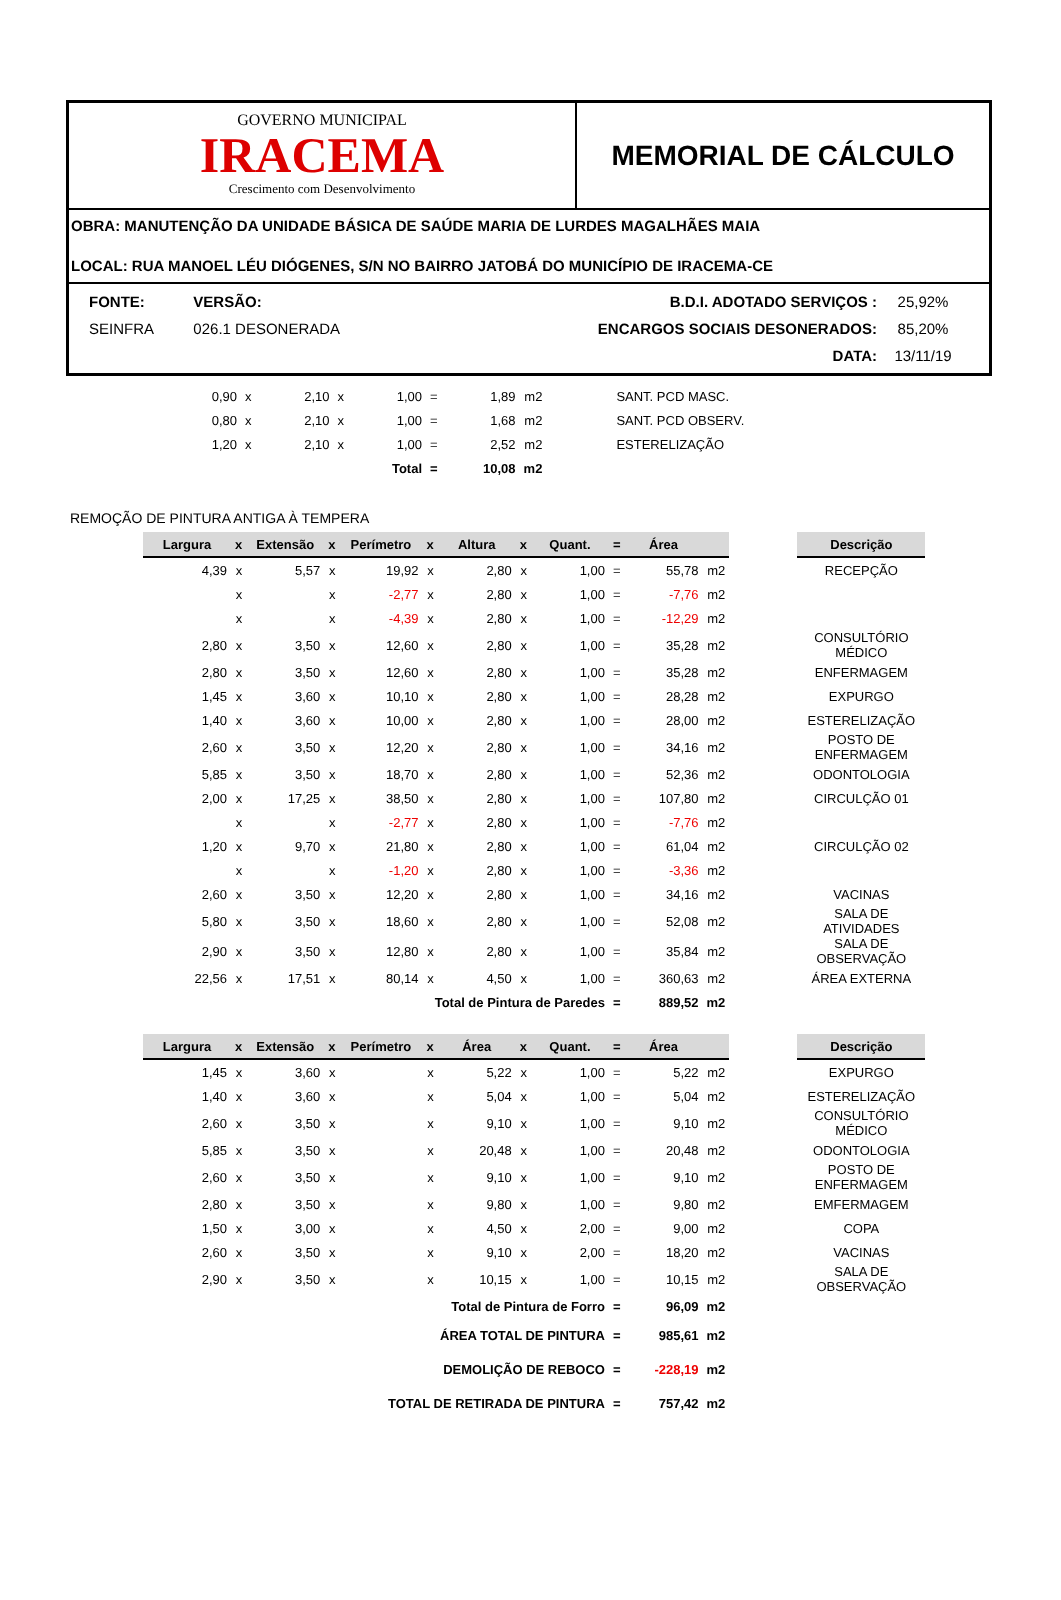GOVERNO MUNICIPAL
IRACEMA
Crescimento com Desenvolvimento
MEMORIAL DE CÁLCULO
OBRA: MANUTENÇÃO DA UNIDADE BÁSICA DE SAÚDE MARIA DE LURDES MAGALHÃES MAIA
LOCAL: RUA MANOEL LÉU DIÓGENES, S/N NO BAIRRO JATOBÁ DO MUNICÍPIO DE IRACEMA-CE
| FONTE: | VERSÃO: | B.D.I. ADOTADO SERVIÇOS : | 25,92% |
| SEINFRA | 026.1 DESONERADA | ENCARGOS SOCIAIS DESONERADOS: | 85,20% |
| | | DATA: | 13/11/19 |
| 0,90 | x | 2,10 | x | 1,00 | = | 1,89 | m2 | SANT. PCD MASC. |
| 0,80 | x | 2,10 | x | 1,00 | = | 1,68 | m2 | SANT. PCD OBSERV. |
| 1,20 | x | 2,10 | x | 1,00 | = | 2,52 | m2 | ESTERELIZAÇÃO |
| | | | | Total | = | 10,08 | m2 | |
REMOÇÃO DE PINTURA ANTIGA À TEMPERA
| Largura | x | Extensão | x | Perímetro | x | Altura | x | Quant. | = | Área | | | Descrição |
| --- | --- | --- | --- | --- | --- | --- | --- | --- | --- | --- | --- | --- | --- |
| 4,39 | x | 5,57 | x | 19,92 | x | 2,80 | x | 1,00 | = | 55,78 | m2 | | RECEPÇÃO |
| | x | | x | -2,77 | x | 2,80 | x | 1,00 | = | -7,76 | m2 | | |
| | x | | x | -4,39 | x | 2,80 | x | 1,00 | = | -12,29 | m2 | | |
| 2,80 | x | 3,50 | x | 12,60 | x | 2,80 | x | 1,00 | = | 35,28 | m2 | | CONSULTÓRIO MÉDICO |
| 2,80 | x | 3,50 | x | 12,60 | x | 2,80 | x | 1,00 | = | 35,28 | m2 | | ENFERMAGEM |
| 1,45 | x | 3,60 | x | 10,10 | x | 2,80 | x | 1,00 | = | 28,28 | m2 | | EXPURGO |
| 1,40 | x | 3,60 | x | 10,00 | x | 2,80 | x | 1,00 | = | 28,00 | m2 | | ESTERELIZAÇÃO |
| 2,60 | x | 3,50 | x | 12,20 | x | 2,80 | x | 1,00 | = | 34,16 | m2 | | POSTO DE ENFERMAGEM |
| 5,85 | x | 3,50 | x | 18,70 | x | 2,80 | x | 1,00 | = | 52,36 | m2 | | ODONTOLOGIA |
| 2,00 | x | 17,25 | x | 38,50 | x | 2,80 | x | 1,00 | = | 107,80 | m2 | | CIRCULÇÃO 01 |
| | x | | x | -2,77 | x | 2,80 | x | 1,00 | = | -7,76 | m2 | | |
| 1,20 | x | 9,70 | x | 21,80 | x | 2,80 | x | 1,00 | = | 61,04 | m2 | | CIRCULÇÃO 02 |
| | x | | x | -1,20 | x | 2,80 | x | 1,00 | = | -3,36 | m2 | | |
| 2,60 | x | 3,50 | x | 12,20 | x | 2,80 | x | 1,00 | = | 34,16 | m2 | | VACINAS |
| 5,80 | x | 3,50 | x | 18,60 | x | 2,80 | x | 1,00 | = | 52,08 | m2 | | SALA DE ATIVIDADES |
| 2,90 | x | 3,50 | x | 12,80 | x | 2,80 | x | 1,00 | = | 35,84 | m2 | | SALA DE OBSERVAÇÃO |
| 22,56 | x | 17,51 | x | 80,14 | x | 4,50 | x | 1,00 | = | 360,63 | m2 | | ÁREA EXTERNA |
| Total de Pintura de Paredes | | | | | | | | | = | 889,52 | m2 | | |
| Largura | x | Extensão | x | Perímetro | x | Área | x | Quant. | = | Área | | | Descrição |
| --- | --- | --- | --- | --- | --- | --- | --- | --- | --- | --- | --- | --- | --- |
| 1,45 | x | 3,60 | x | | x | 5,22 | x | 1,00 | = | 5,22 | m2 | | EXPURGO |
| 1,40 | x | 3,60 | x | | x | 5,04 | x | 1,00 | = | 5,04 | m2 | | ESTERELIZAÇÃO |
| 2,60 | x | 3,50 | x | | x | 9,10 | x | 1,00 | = | 9,10 | m2 | | CONSULTÓRIO MÉDICO |
| 5,85 | x | 3,50 | x | | x | 20,48 | x | 1,00 | = | 20,48 | m2 | | ODONTOLOGIA |
| 2,60 | x | 3,50 | x | | x | 9,10 | x | 1,00 | = | 9,10 | m2 | | POSTO DE ENFERMAGEM |
| 2,80 | x | 3,50 | x | | x | 9,80 | x | 1,00 | = | 9,80 | m2 | | EMFERMAGEM |
| 1,50 | x | 3,00 | x | | x | 4,50 | x | 2,00 | = | 9,00 | m2 | | COPA |
| 2,60 | x | 3,50 | x | | x | 9,10 | x | 2,00 | = | 18,20 | m2 | | VACINAS |
| 2,90 | x | 3,50 | x | | x | 10,15 | x | 1,00 | = | 10,15 | m2 | | SALA DE OBSERVAÇÃO |
| Total de Pintura de Forro | | | | | | | | | = | 96,09 | m2 | | |
| ÁREA TOTAL DE PINTURA | | | | | | | | | = | 985,61 | m2 | | |
| DEMOLIÇÃO DE REBOCO | | | | | | | | | = | -228,19 | m2 | | |
| TOTAL DE RETIRADA DE PINTURA | | | | | | | | | = | 757,42 | m2 | | |